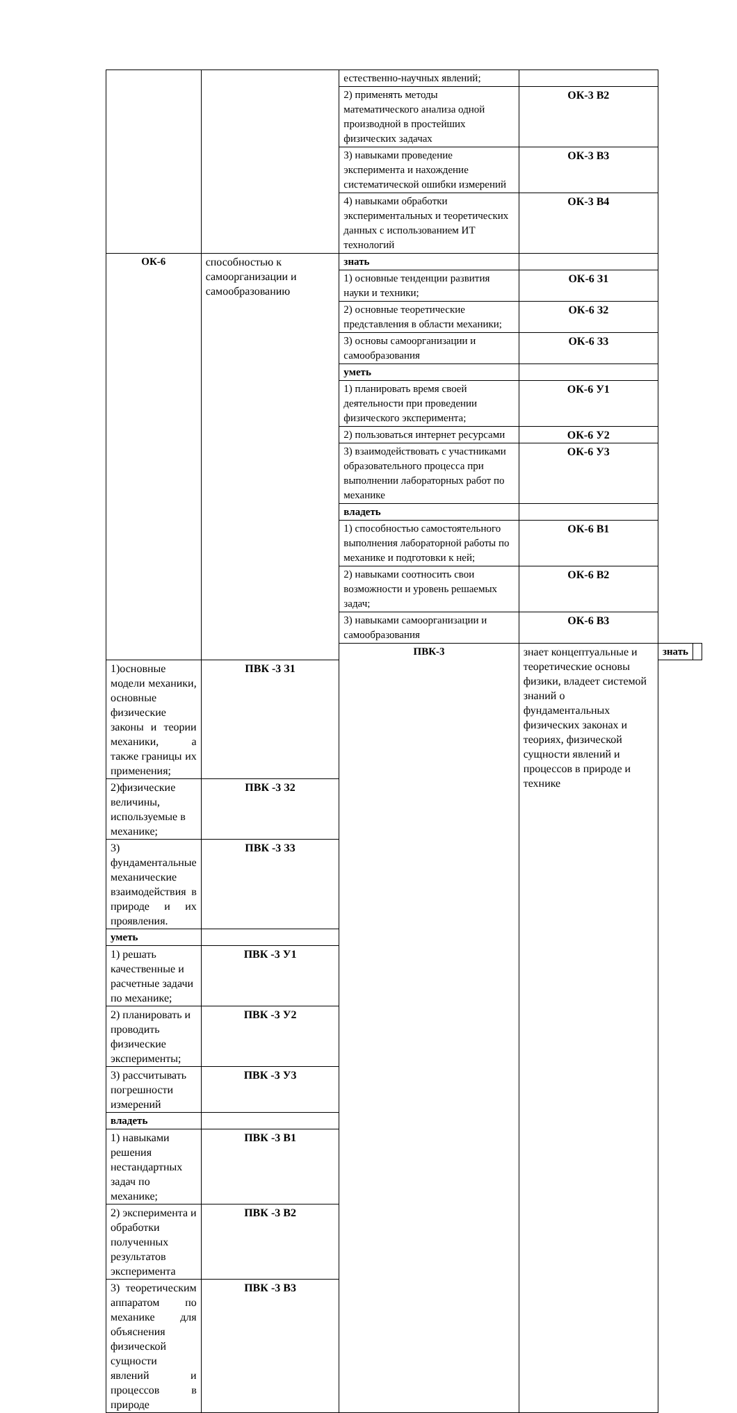| | | естественно-научных явлений; | | | |
| | | 2) применять методы математического анализа одной производной в простейших физических задачах | ОК-3 В2 | | |
| | | 3) навыками проведение эксперимента и нахождение систематической ошибки измерений | ОК-3 В3 | | |
| | | 4) навыками обработки экспериментальных и теоретических данных с использованием ИТ технологий | ОК-3 В4 | | |
| ОК-6 | способностью к самоорганизации и самообразованию | знать | | | |
| | | 1) основные тенденции развития науки и техники; | ОК-6 З1 | | |
| | | 2) основные теоретические представления в области механики; | ОК-6 З2 | | |
| | | 3) основы самоорганизации и самообразования | ОК-6 З3 | | |
| | | уметь | | | |
| | | 1) планировать время своей деятельности при проведении физического эксперимента; | ОК-6 У1 | | |
| | | 2) пользоваться интернет ресурсами | ОК-6 У2 | | |
| | | 3) взаимодействовать с участниками образовательного процесса при выполнении лабораторных работ по механике | ОК-6 У3 | | |
| | | владеть | | | |
| | | 1) способностью самостоятельного выполнения лабораторной работы по механике и подготовки к ней; | ОК-6 В1 | | |
| | | 2) навыками соотносить свои возможности и уровень решаемых задач; | ОК-6 В2 | | |
| | | 3) навыками самоорганизации и самообразования | ОК-6 В3 | | |
| | | ПВК-3 | знает концептуальные и теоретические основы физики, владеет системой знаний о фундаментальных физических законах и теориях, физической сущности явлений и процессов в природе и технике | знать | |
| 1)основные модели механики, основные физические законы и теории механики, а также границы их применения; | ПВК -3 З1 | | | | |
| 2)физические величины, используемые в механике; | ПВК -3 З2 | | | | |
| 3) фундаментальные механические взаимодействия в природе и их проявления. | ПВК -3 З3 | | | | |
| уметь | | | | | |
| 1) решать качественные и расчетные задачи по механике; | ПВК -3 У1 | | | | |
| 2) планировать и проводить физические эксперименты; | ПВК -3 У2 | | | | |
| 3) рассчитывать погрешности измерений | ПВК -3 У3 | | | | |
| владеть | | | | | |
| 1) навыками решения нестандартных задач по механике; | ПВК -3 В1 | | | | |
| 2) эксперимента и обработки полученных результатов эксперимента | ПВК -3 В2 | | | | |
| 3) теоретическим аппаратом по механике для объяснения физической сущности явлений и процессов в природе | ПВК -3 В3 | | | | |